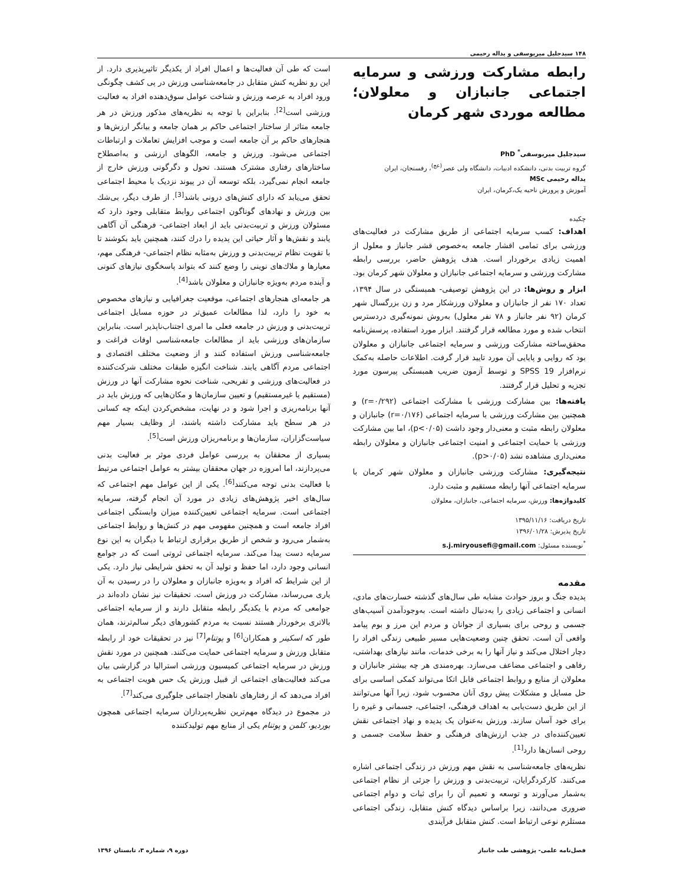۱۴۸ سیدجلیل میریوسفی و یداله رحیمی
رابطه مشارکت ورزشی و سرمایه اجتماعی جانبازان و معلولان؛ مطالعه موردی شهر کرمان
سیدجلیل میریوسفی<sup>*</sup> PhD
گروه تربیت بدنی، دانشکده ادبیات، دانشگاه ولی عصر<sup>(عج)</sup>، رفسنجان، ایران
یداله رحیمی MSc
آموزش و پرورش ناحیه یک،کرمان، ایران
چکیده
اهداف: کسب سرمایه اجتماعی از طریق مشارکت در فعالیت‌های ورزشی برای تمامی اقشار جامعه به‌خصوص قشر جانباز و معلول از اهمیت زیادی برخوردار است. هدف پژوهش حاضر، بررسی رابطه مشارکت ورزشی و سرمایه اجتماعی جانبازان و معلولان شهر کرمان بود.
ابزار و روش‌ها: در این پژوهش توصیفی- همبستگی در سال ۱۳۹۴، تعداد ۱۷۰ نفر از جانبازان و معلولان ورزشکار مرد و زن بزرگسال شهر کرمان (۹۲ نفر جانباز و ۷۸ نفر معلول) به‌روش نمونه‌گیری دردسترس انتخاب شده و مورد مطالعه قرار گرفتند. ابزار مورد استفاده، پرسش‌نامه محقق‌ساخته مشارکت ورزشی و سرمایه اجتماعی جانبازان و معلولان بود که روایی و پایایی آن مورد تایید قرار گرفت. اطلاعات حاصله به‌کمک نرم‌افزار SPSS 19 و توسط آزمون ضریب همبستگی پیرسون مورد تجزیه و تحلیل قرار گرفتند.
یافته‌ها: بین مشارکت ورزشی با مشارکت اجتماعی (r=۰/۲۹۲) و همچنین بین مشارکت ورزشی با سرمایه اجتماعی (r=۰/۱۷۶) جانبازان و معلولان رابطه مثبت و معنی‌دار وجود داشت (p<۰/۰۵)، اما بین مشارکت ورزشی با حمایت اجتماعی و امنیت اجتماعی جانبازان و معلولان رابطه معنی‌داری مشاهده نشد (p>۰/۰۵).
نتیجه‌گیری: مشارکت ورزشی جانبازان و معلولان شهر کرمان با سرمایه اجتماعی آنها رابطه مستقیم و مثبت دارد.
کلیدواژه‌ها: ورزش، سرمایه اجتماعی، جانبازان، معلولان
تاریخ دریافت: ۱۳۹۵/۱۱/۱۶
تاریخ پذیرش: ۱۳۹۶/۰۱/۲۸
<sup>*</sup> نویسنده مسئول: s.j.miryousefi@gmail.com
مقدمه
پدیده جنگ و بروز حوادث مشابه طی سال‌های گذشته خسارت‌های مادی، انسانی و اجتماعی زیادی را به‌دنبال داشته است. به‌وجودآمدن آسیب‌های جسمی و روحی برای بسیاری از جوانان و مردم این مرز و بوم پیامد واقعی آن است. تحقق چنین وضعیت‌هایی مسیر طبیعی زندگی افراد را دچار اختلال می‌کند و نیاز آنها را به برخی خدمات، مانند نیازهای بهداشتی، رفاهی و اجتماعی مضاعف می‌سازد. بهره‌مندی هر چه بیشتر جانبازان و معلولان از منابع و روابط اجتماعی قابل اتکا می‌تواند کمکی اساسی برای حل مسایل و مشکلات پیش روی آنان محسوب شود، زیرا آنها می‌توانند از این طریق دست‌یابی به اهداف فرهنگی، اجتماعی، جسمانی و غیره را برای خود آسان سازند. ورزش به‌عنوان یک پدیده و نهاد اجتماعی نقش تعیین‌کننده‌ای در جذب ارزش‌های فرهنگی و حفظ سلامت جسمی و روحی انسان‌ها دارد<sup>[1]</sup>.
نظریه‌های جامعه‌شناسی به نقش مهم ورزش در زندگی اجتماعی اشاره می‌کنند. کارکردگرایان، تربیت‌بدنی و ورزش را جزئی از نظام اجتماعی به‌شمار می‌آورند و توسعه و تعمیم آن را برای ثبات و دوام اجتماعی ضروری می‌دانند، زیرا براساس دیدگاه کنش متقابل، زندگی اجتماعی مستلزم نوعی ارتباط است. کنش متقابل فرآیندی
است که طی آن فعالیت‌ها و اعمال افراد از یکدیگر تاثیرپذیری دارد. از این رو نظریه کنش متقابل در جامعه‌شناسی ورزش در پی کشف چگونگی ورود افراد به عرصه ورزش و شناخت عوامل سوق‌دهنده افراد به فعالیت ورزشی است<sup>[2]</sup>. بنابراین با توجه به نظریه‌های مذکور ورزش در هر جامعه متاثر از ساختار اجتماعی حاکم بر همان جامعه و بیانگر ارزش‌ها و هنجارهای حاکم بر آن جامعه است و موجب افزایش تعاملات و ارتباطات اجتماعی می‌شود. ورزش و جامعه، الگوهای ارزشی و به‌اصطلاح ساختارهای رفتاری مشترک هستند. تحول و دگرگونی ورزش خارج از جامعه انجام نمی‌گیرد، بلکه توسعه آن در پیوند نزدیک با محیط اجتماعی تحقق می‌یابد که دارای کنش‌های درونی باشد<sup>[3]</sup>. از طرف دیگر، بی‌شك بین ورزش و نهادهای گوناگون اجتماعی روابط متقابلی وجود دارد که مسئولان ورزش و تربیت‌بدنی باید از ابعاد اجتماعی- فرهنگی آن آگاهی یابند و نقش‌ها و آثار حیاتی این پدیده را درك کنند، همچنین باید بکوشند تا با تقویت نظام تربیت‌بدنی و ورزش به‌مثابه نظام اجتماعی- فرهنگی مهم، معیارها و ملاك‌های نوینی را وضع کنند که بتواند پاسخگوی نیازهای کنونی و آینده مردم به‌ویژه جانبازان و معلولان باشد<sup>[4]</sup>.
هر جامعه‌ای هنجارهای اجتماعی، موقعیت جغرافیایی و نیازهای مخصوص به خود را دارد، لذا مطالعات عمیق‌تر در حوزه مسایل اجتماعی تربیت‌بدنی و ورزش در جامعه فعلی ما امری اجتناب‌ناپذیر است. بنابراین سازمان‌های ورزشی باید از مطالعات جامعه‌شناسی اوقات فراغت و جامعه‌شناسی ورزش استفاده کنند و از وضعیت مختلف اقتصادی و اجتماعی مردم آگاهی یابند. شناخت انگیزه طبقات مختلف شرکت‌کننده در فعالیت‌های ورزشی و تفریحی، شناخت نحوه مشارکت آنها در ورزش (مستقیم یا غیرمستقیم) و تعیین سازمان‌ها و مکان‌هایی که ورزش باید در آنها برنامه‌ریزی و اجرا شود و در نهایت، مشخص‌کردن اینکه چه کسانی در هر سطح باید مشارکت داشته باشند، از وظایف بسیار مهم سیاست‌گزاران، سازمان‌ها و برنامه‌ریزان ورزش است<sup>[5]</sup>.
بسیاری از محققان به بررسی عوامل فردی موثر بر فعالیت بدنی می‌پردازند، اما امروزه در جهان محققان بیشتر به عوامل اجتماعی مرتبط با فعالیت بدنی توجه می‌کنند<sup>[6]</sup>. یکی از این عوامل مهم اجتماعی که سال‌های اخیر پژوهش‌های زیادی در مورد آن انجام گرفته، سرمایه اجتماعی است. سرمایه اجتماعی تعیین‌کننده میزان وابستگی اجتماعی افراد جامعه است و همچنین مفهومی مهم در کنش‌ها و روابط اجتماعی به‌شمار می‌رود و شخص از طریق برقراری ارتباط با دیگران به این نوع سرمایه دست پیدا می‌کند. سرمایه اجتماعی ثروتی است که در جوامع انسانی وجود دارد، اما حفظ و تولید آن به تحقق شرایطی نیاز دارد. یکی از این شرایط که افراد و به‌ویژه جانبازان و معلولان را در رسیدن به آن یاری می‌رساند، مشارکت در ورزش است. تحقیقات نیز نشان داده‌اند در جوامعی که مردم با یکدیگر رابطه متقابل دارند و از سرمایه اجتماعی بالاتری برخوردار هستند نسبت به مردم کشورهای دیگر سالم‌ترند، همان طور که اسکینر و همکاران<sup>[6]</sup> و پوتنام<sup>[7]</sup> نیز در تحقیقات خود از رابطه متقابل ورزش و سرمایه اجتماعی حمایت می‌کنند. همچنین در مورد نقش ورزش در سرمایه اجتماعی کمیسیون ورزشی استرالیا در گزارشی بیان می‌کند فعالیت‌های اجتماعی از قبیل ورزش یک حس هویت اجتماعی به افراد می‌دهد که از رفتارهای ناهنجار اجتماعی جلوگیری می‌کند<sup>[7]</sup>.
در مجموع در دیدگاه مهم‌ترین نظریه‌پردازان سرمایه اجتماعی همچون بوردیو، کلمن و پوتنام یکی از منابع مهم تولیدکننده
فصل‌نامه علمی- پژوهشی طب جانباز دوره ۹، شماره ۳، تابستان ۱۳۹۶